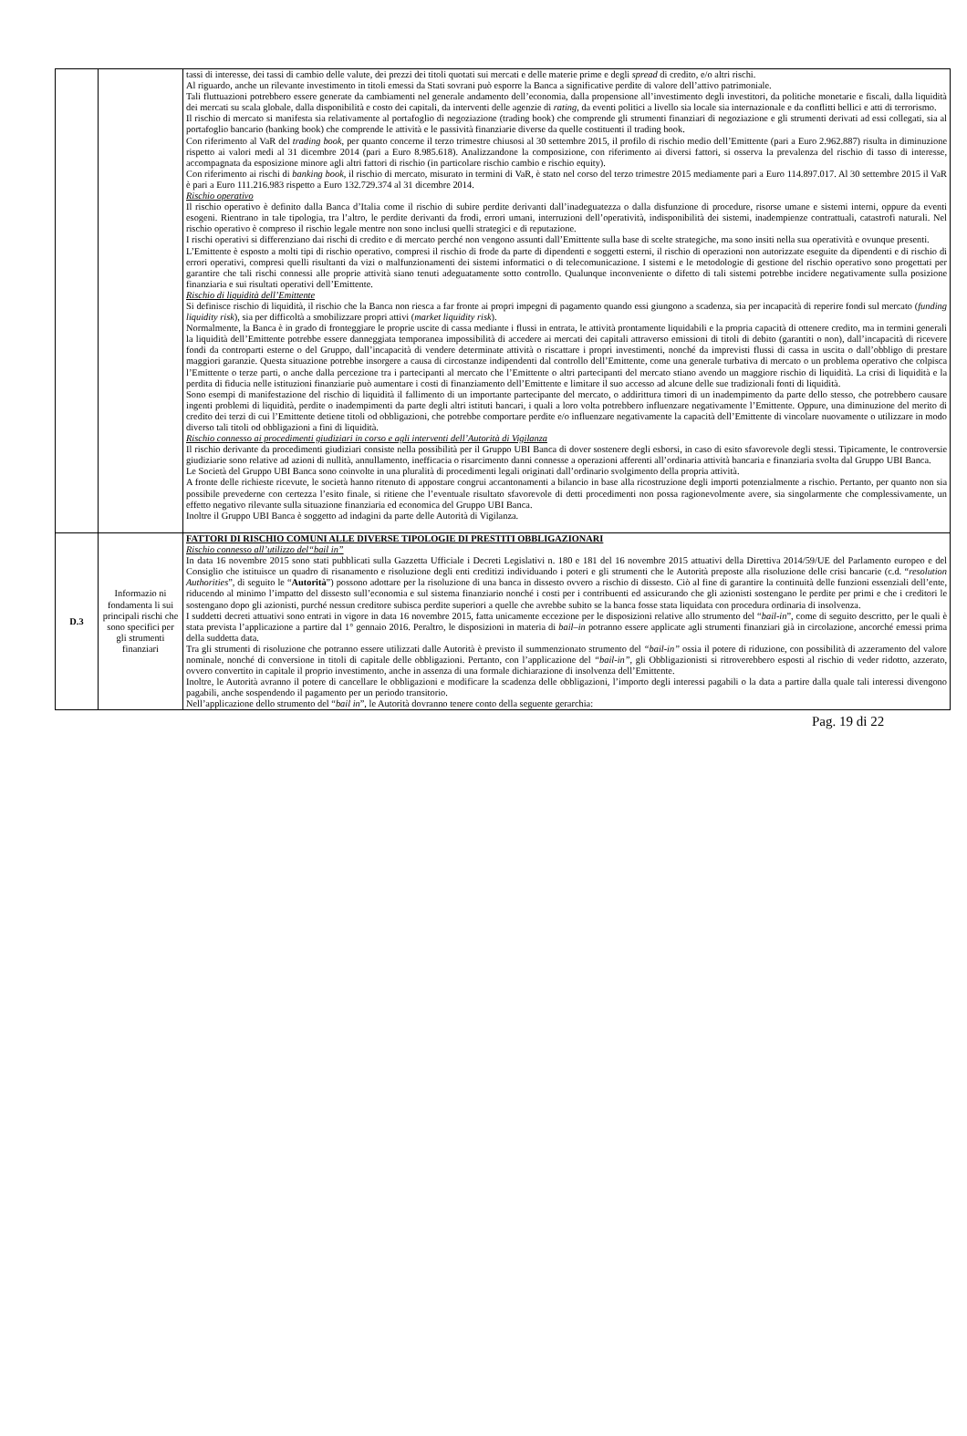| | | tassi di interesse, dei tassi di cambio delle valute, dei prezzi dei titoli quotati sui mercati e delle materie prime e degli spread di credito, e/o altri rischi. Al riguardo, anche un rilevante investimento in titoli emessi da Stati sovrani può esporre la Banca a significative perdite di valore dell’attivo patrimoniale. Tali fluttuazioni potrebbero essere generate da cambiamenti nel generale andamento dell’economia, dalla propensione all’investimento degli investitori, da politiche monetarie e fiscali, dalla liquidità dei mercati su scala globale, dalla disponibilità e costo dei capitali, da interventi delle agenzie di rating , da eventi politici a livello sia locale sia internazionale e da conflitti bellici e atti di terrorismo. Il rischio di mercato si manifesta sia relativamente al portafoglio di negoziazione (trading book) che comprende gli strumenti finanziari di negoziazione e gli strumenti derivati ad essi collegati, sia al portafoglio bancario (banking book) che comprende le attività e le passività finanziarie diverse da quelle costituenti il trading book. Con riferimento al VaR del trading book , per quanto concerne il terzo trimestre chiusosi al 30 settembre 2015, il profilo di rischio medio dell’Emittente (pari a Euro 2.962.887) risulta in diminuzione rispetto ai valori medi al 31 dicembre 2014 (pari a Euro 8.985.618). Analizzandone la composizione, con riferimento ai diversi fattori, si osserva la prevalenza del rischio di tasso di interesse, accompagnata da esposizione minore agli altri fattori di rischio (in particolare rischio cambio e rischio equity). Con riferimento ai rischi di banking book , il rischio di mercato, misurato in termini di VaR, è stato nel corso del terzo trimestre 2015 mediamente pari a Euro 114.897.017. Al 30 settembre 2015 il VaR è pari a Euro 111.216.983 rispetto a Euro 132.729.374 al 31 dicembre 2014. Rischio operativo Il rischio operativo è definito dalla Banca d’Italia come il rischio di subire perdite derivanti dall’inadeguatezza o dalla disfunzione di procedure, risorse umane e sistemi interni, oppure da eventi esogeni. Rientrano in tale tipologia, tra l’altro, le perdite derivanti da frodi, errori umani, interruzioni dell’operatività, indisponibilità dei sistemi, inadempienze contrattuali, catastrofi naturali. Nel rischio operativo è compreso il rischio legale mentre non sono inclusi quelli strategici e di reputazione. I rischi operativi si differenziano dai rischi di credito e di mercato perché non vengono assunti dall’Emittente sulla base di scelte strategiche, ma sono insiti nella sua operatività e ovunque presenti. L’Emittente è esposto a molti tipi di rischio operativo, compresi il rischio di frode da parte di dipendenti e soggetti esterni, il rischio di operazioni non autorizzate eseguite da dipendenti e di rischio di errori operativi, compresi quelli risultanti da vizi o malfunzionamenti dei sistemi informatici o di telecomunicazione. I sistemi e le metodologie di gestione del rischio operativo sono progettati per garantire che tali rischi connessi alle proprie attività siano tenuti adeguatamente sotto controllo. Qualunque inconveniente o difetto di tali sistemi potrebbe incidere negativamente sulla posizione finanziaria e sui risultati operativi dell’Emittente. Rischio di liquidità dell’Emittente Si definisce rischio di liquidità, il rischio che la Banca non riesca a far fronte ai propri impegni di pagamento quando essi giungono a scadenza, sia per incapacità di reperire fondi sul mercato ( funding liquidity risk ), sia per difficoltà a smobilizzare propri attivi ( market liquidity risk ). Normalmente, la Banca è in grado di fronteggiare le proprie uscite di cassa mediante i flussi in entrata, le attività prontamente liquidabili e la propria capacità di ottenere credito, ma in termini generali la liquidità dell’Emittente potrebbe essere danneggiata temporanea impossibilità di accedere ai mercati dei capitali attraverso emissioni di titoli di debito (garantiti o non), dall’incapacità di ricevere fondi da controparti esterne o del Gruppo, dall’incapacità di vendere determinate attività o riscattare i propri investimenti, nonché da imprevisti flussi di cassa in uscita o dall’obbligo di prestare maggiori garanzie. Questa situazione potrebbe insorgere a causa di circostanze indipendenti dal controllo dell’Emittente, come una generale turbativa di mercato o un problema operativo che colpisca l’Emittente o terze parti, o anche dalla percezione tra i partecipanti al mercato che l’Emittente o altri partecipanti del mercato stiano avendo un maggiore rischio di liquidità. La crisi di liquidità e la perdita di fiducia nelle istituzioni finanziarie può aumentare i costi di finanziamento dell’Emittente e limitare il suo accesso ad alcune delle sue tradizionali fonti di liquidità. Sono esempi di manifestazione del rischio di liquidità il fallimento di un importante partecipante del mercato, o addirittura timori di un inadempimento da parte dello stesso, che potrebbero causare ingenti problemi di liquidità, perdite o inadempimenti da parte degli altri istituti bancari, i quali a loro volta potrebbero influenzare negativamente l’Emittente. Oppure, una diminuzione del merito di credito dei terzi di cui l’Emittente detiene titoli od obbligazioni, che potrebbe comportare perdite e/o influenzare negativamente la capacità dell’Emittente di vincolare nuovamente o utilizzare in modo diverso tali titoli od obbligazioni a fini di liquidità. Rischio connesso ai procedimenti giudiziari in corso e agli interventi dell’Autorità di Vigilanza Il rischio derivante da procedimenti giudiziari consiste nella possibilità per il Gruppo UBI Banca di dover sostenere degli esborsi, in caso di esito sfavorevole degli stessi. Tipicamente, le controversie giudiziarie sono relative ad azioni di nullità, annullamento, inefficacia o risarcimento danni connesse a operazioni afferenti all’ordinaria attività bancaria e finanziaria svolta dal Gruppo UBI Banca. Le Società del Gruppo UBI Banca sono coinvolte in una pluralità di procedimenti legali originati dall’ordinario svolgimento della propria attività. A fronte delle richieste ricevute, le società hanno ritenuto di appostare congrui accantonamenti a bilancio in base alla ricostruzione degli importi potenzialmente a rischio. Pertanto, per quanto non sia possibile prevederne con certezza l’esito finale, si ritiene che l’eventuale risultato sfavorevole di detti procedimenti non possa ragionevolmente avere, sia singolarmente che complessivamente, un effetto negativo rilevante sulla situazione finanziaria ed economica del Gruppo UBI Banca. Inoltre il Gruppo UBI Banca è soggetto ad indagini da parte delle Autorità di Vigilanza. |
| D.3 | Informazio ni fondamenta li sui principali rischi che sono specifici per gli strumenti finanziari | FATTORI DI RISCHIO COMUNI ALLE DIVERSE TIPOLOGIE DI PRESTITI OBBLIGAZIONARI Rischio connesso all’utilizzo del“bail in” In data 16 novembre 2015 sono stati pubblicati sulla Gazzetta Ufficiale i Decreti Legislativi n. 180 e 181 del 16 novembre 2015 attuativi della Direttiva 2014/59/UE del Parlamento europeo e del Consiglio che istituisce un quadro di risanamento e risoluzione degli enti creditizi individuando i poteri e gli strumenti che le Autorità preposte alla risoluzione delle crisi bancarie (c.d. “ resolution Authorities ”, di seguito le “ Autorità ”) possono adottare per la risoluzione di una banca in dissesto ovvero a rischio di dissesto. Ciò al fine di garantire la continuità delle funzioni essenziali dell’ente, riducendo al minimo l’impatto del dissesto sull’economia e sul sistema finanziario nonché i costi per i contribuenti ed assicurando che gli azionisti sostengano le perdite per primi e che i creditori le sostengano dopo gli azionisti, purché nessun creditore subisca perdite superiori a quelle che avrebbe subito se la banca fosse stata liquidata con procedura ordinaria di insolvenza. I suddetti decreti attuativi sono entrati in vigore in data 16 novembre 2015, fatta unicamente eccezione per le disposizioni relative allo strumento del “ bail-in ”, come di seguito descritto, per le quali è stata prevista l’applicazione a partire dal 1° gennaio 2016. Peraltro, le disposizioni in materia di bail–in potranno essere applicate agli strumenti finanziari già in circolazione, ancorché emessi prima della suddetta data. Tra gli strumenti di risoluzione che potranno essere utilizzati dalle Autorità è previsto il summenzionato strumento del “bail-in” ossia il potere di riduzione, con possibilità di azzeramento del valore nominale, nonché di conversione in titoli di capitale delle obbligazioni. Pertanto, con l’applicazione del “bail-in”, gli Obbligazionisti si ritroverebbero esposti al rischio di veder ridotto, azzerato, ovvero convertito in capitale il proprio investimento, anche in assenza di una formale dichiarazione di insolvenza dell’Emittente. Inoltre, le Autorità avranno il potere di cancellare le obbligazioni e modificare la scadenza delle obbligazioni, l’importo degli interessi pagabili o la data a partire dalla quale tali interessi divengono pagabili, anche sospendendo il pagamento per un periodo transitorio. Nell’applicazione dello strumento del “ bail in ”, le Autorità dovranno tenere conto della seguente gerarchia: |
Pag. 19 di 22